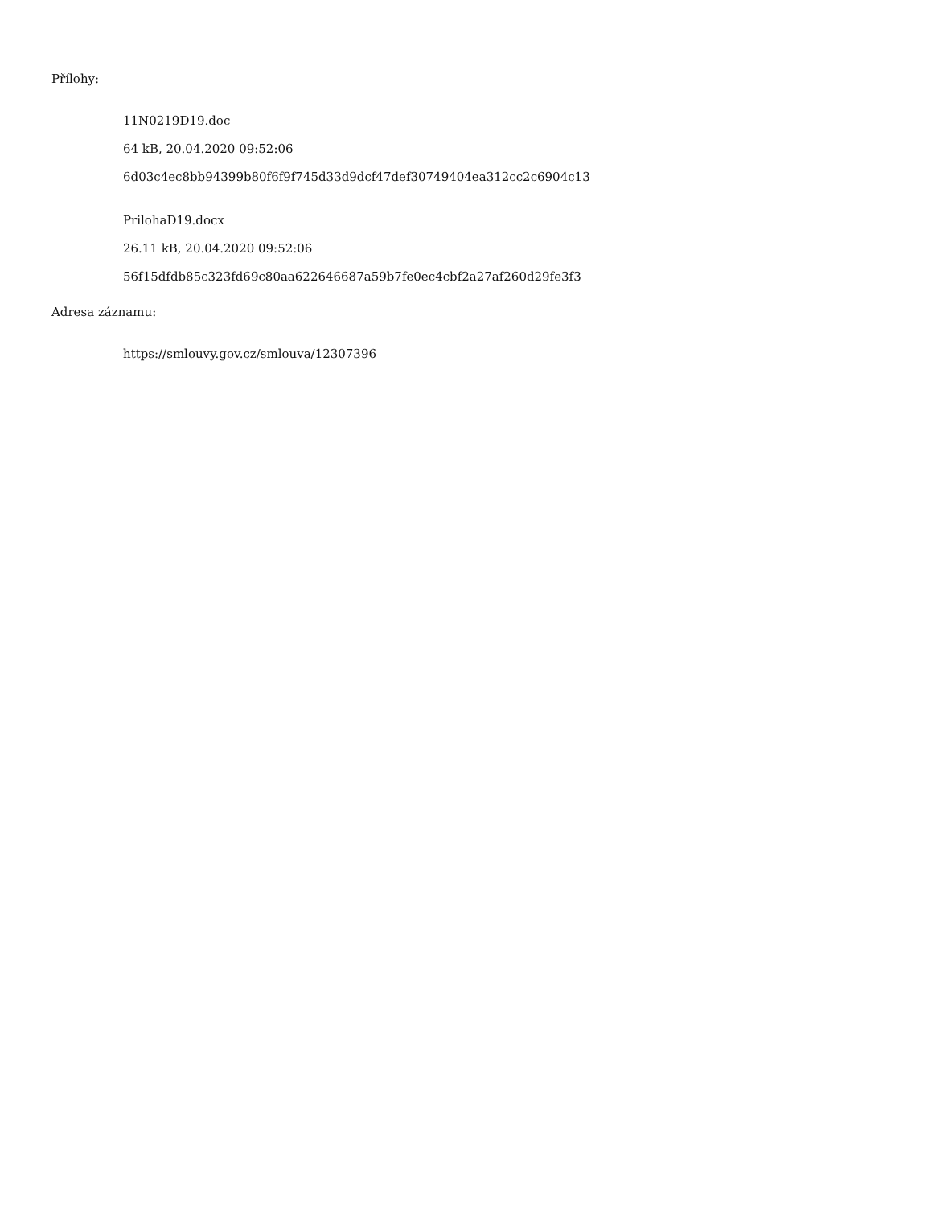Přílohy:
11N0219D19.doc
64 kB, 20.04.2020 09:52:06
6d03c4ec8bb94399b80f6f9f745d33d9dcf47def30749404ea312cc2c6904c13
PrilohaD19.docx
26.11 kB, 20.04.2020 09:52:06
56f15dfdb85c323fd69c80aa622646687a59b7fe0ec4cbf2a27af260d29fe3f3
Adresa záznamu:
https://smlouvy.gov.cz/smlouva/12307396